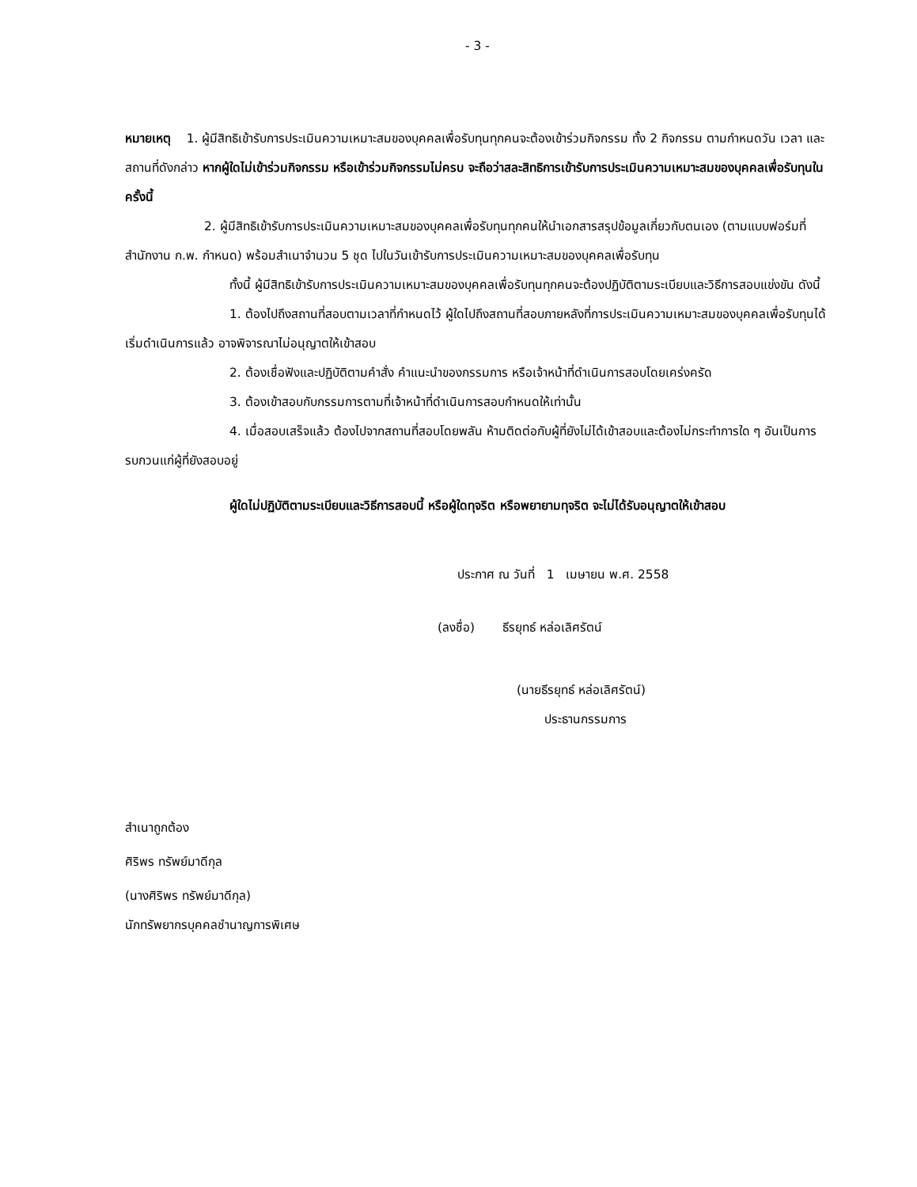- 3 -
หมายเหตุ 1. ผู้มีสิทธิเข้ารับการประเมินความเหมาะสมของบุคคลเพื่อรับทุนทุกคนจะต้องเข้าร่วมกิจกรรม ทั้ง 2 กิจกรรม ตามกำหนดวัน เวลา และสถานที่ดังกล่าว หากผู้ใดไม่เข้าร่วมกิจกรรม หรือเข้าร่วมกิจกรรมไม่ครบ จะถือว่าสละสิทธิการเข้ารับการประเมินความเหมาะสมของบุคคลเพื่อรับทุนในครั้งนี้
2. ผู้มีสิทธิเข้ารับการประเมินความเหมาะสมของบุคคลเพื่อรับทุนทุกคนให้นำเอกสารสรุปข้อมูลเกี่ยวกับตนเอง (ตามแบบฟอร์มที่สำนักงาน ก.พ. กำหนด) พร้อมสำเนาจำนวน 5 ชุด ไปในวันเข้ารับการประเมินความเหมาะสมของบุคคลเพื่อรับทุน
ทั้งนี้ ผู้มีสิทธิเข้ารับการประเมินความเหมาะสมของบุคคลเพื่อรับทุนทุกคนจะต้องปฏิบัติตามระเบียบและวิธีการสอบแข่งขัน ดังนี้
1. ต้องไปถึงสถานที่สอบตามเวลาที่กำหนดไว้ ผู้ใดไปถึงสถานที่สอบภายหลังที่การประเมินความเหมาะสมของบุคคลเพื่อรับทุนได้เริ่มดำเนินการแล้ว อาจพิจารณาไม่อนุญาตให้เข้าสอบ
2. ต้องเชื่อฟังและปฏิบัติตามคำสั่ง คำแนะนำของกรรมการ หรือเจ้าหน้าที่ดำเนินการสอบโดยเคร่งครัด
3. ต้องเข้าสอบกับกรรมการตามที่เจ้าหน้าที่ดำเนินการสอบกำหนดให้เท่านั้น
4. เมื่อสอบเสร็จแล้ว ต้องไปจากสถานที่สอบโดยพลัน ห้ามติดต่อกับผู้ที่ยังไม่ได้เข้าสอบและต้องไม่กระทำการใด ๆ อันเป็นการรบกวนแก่ผู้ที่ยังสอบอยู่
ผู้ใดไม่ปฏิบัติตามระเบียบและวิธีการสอบนี้ หรือผู้ใดทุจริต หรือพยายามทุจริต จะไม่ได้รับอนุญาตให้เข้าสอบ
ประกาศ ณ วันที่ 1 เมษายน พ.ศ. 2558
(ลงชื่อ) ธีรยุทธ์ หล่อเลิศรัตน์
(นายธีรยุทธ์ หล่อเลิศรัตน์)
ประธานกรรมการ
สำเนาถูกต้อง
ศิริพร ทรัพย์มาดีกุล
(นางศิริพร ทรัพย์มาดีกุล)
นักทรัพยากรบุคคลชำนาญการพิเศษ